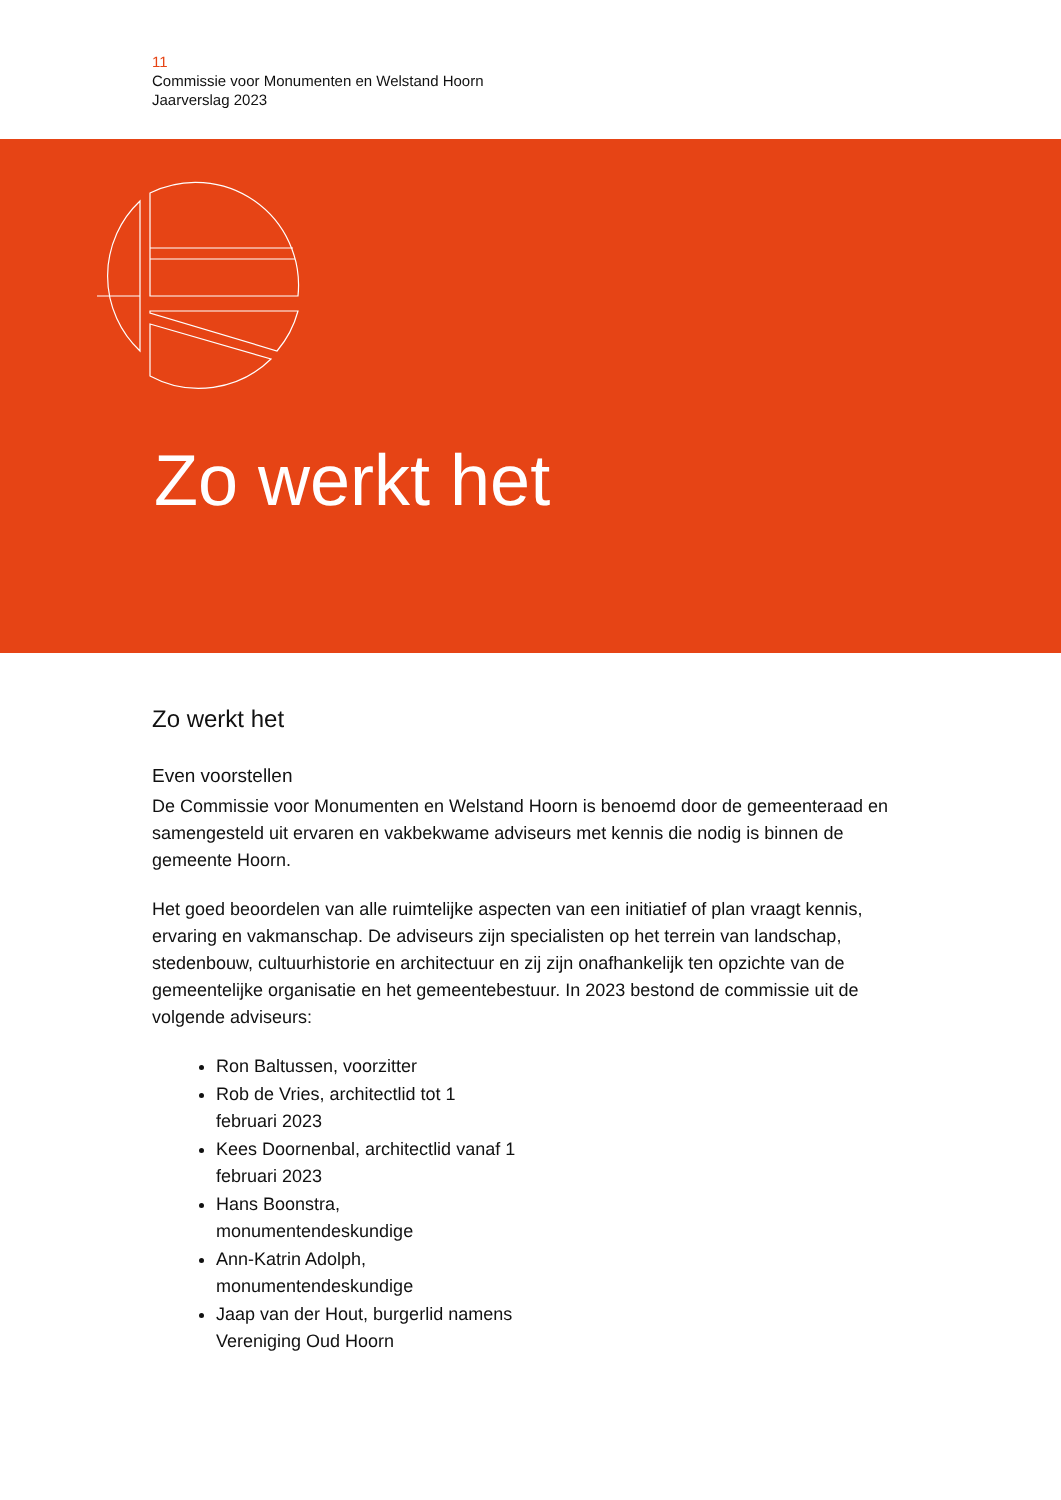11
Commissie voor Monumenten en Welstand Hoorn
Jaarverslag 2023
Zo werkt het
Zo werkt het
Even voorstellen
De Commissie voor Monumenten en Welstand Hoorn is benoemd door de gemeenteraad en samengesteld uit ervaren en vakbekwame adviseurs met kennis die nodig is binnen de gemeente Hoorn.
Het goed beoordelen van alle ruimtelijke aspecten van een initiatief of plan vraagt kennis, ervaring en vakmanschap. De adviseurs zijn specialisten op het terrein van landschap, stedenbouw, cultuurhistorie en architectuur en zij zijn onafhankelijk ten opzichte van de gemeentelijke organisatie en het gemeentebestuur. In 2023 bestond de commissie uit de volgende adviseurs:
Ron Baltussen, voorzitter
Rob de Vries, architectlid tot 1 februari 2023
Kees Doornenbal, architectlid vanaf 1 februari 2023
Hans Boonstra, monumentendeskundige
Ann-Katrin Adolph, monumentendeskundige
Jaap van der Hout, burgerlid namens Vereniging Oud Hoorn